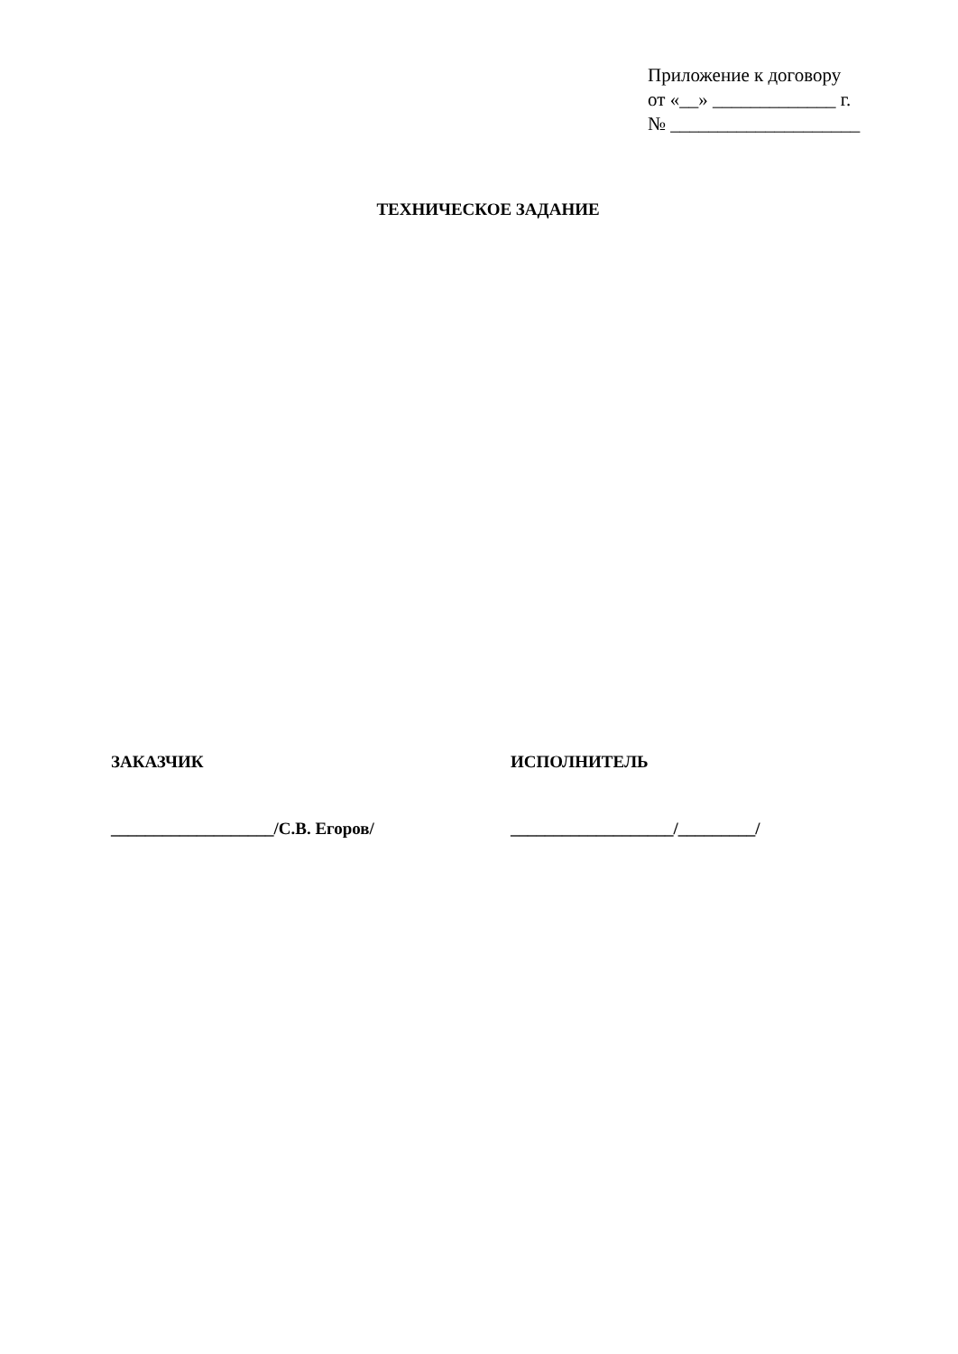Приложение к договору
от «__» _____________ г.
№ ____________________
ТЕХНИЧЕСКОЕ ЗАДАНИЕ
ЗАКАЗЧИК
___________________/С.В. Егоров/
ИСПОЛНИТЕЛЬ
___________________/_________/